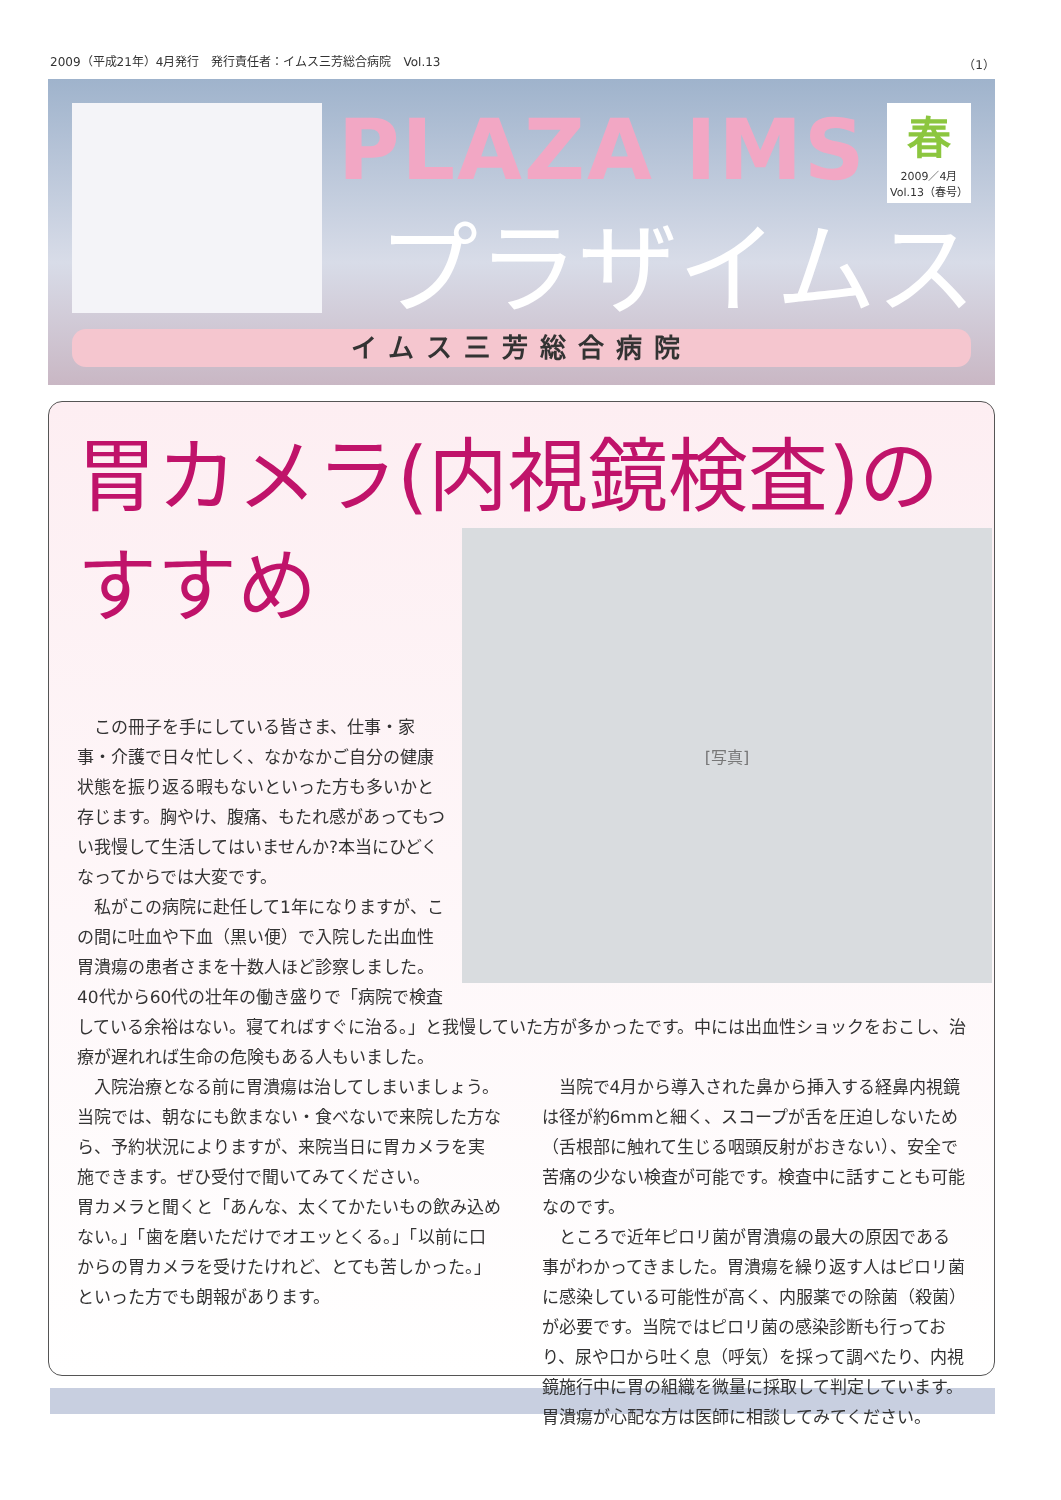2009（平成21年）4月発行　発行責任者：イムス三芳総合病院　Vol.13 （1）
PLAZA IMS
プラザイムス
春
2009／4月
Vol.13（春号）
イムス三芳総合病院
胃カメラ(内視鏡検査)の
[写真]
すすめ
この冊子を手にしている皆さま、仕事・家事・介護で日々忙しく、なかなかご自分の健康状態を振り返る暇もないといった方も多いかと存じます。胸やけ、腹痛、もたれ感があってもつい我慢して生活してはいませんか?本当にひどくなってからでは大変です。
私がこの病院に赴任して1年になりますが、この間に吐血や下血（黒い便）で入院した出血性胃潰瘍の患者さまを十数人ほど診察しました。40代から60代の壮年の働き盛りで「病院で検査している余裕はない。寝てればすぐに治る。」と我慢していた方が多かったです。中には出血性ショックをおこし、治療が遅れれば生命の危険もある人もいました。
入院治療となる前に胃潰瘍は治してしまいましょう。当院では、朝なにも飲まない・食べないで来院した方なら、予約状況によりますが、来院当日に胃カメラを実施できます。ぜひ受付で聞いてみてください。
胃カメラと聞くと「あんな、太くてかたいもの飲み込めない。」「歯を磨いただけでオエッとくる。」「以前に口からの胃カメラを受けたけれど、とても苦しかった。」といった方でも朗報があります。
当院で4月から導入された鼻から挿入する経鼻内視鏡は径が約6mmと細く、スコープが舌を圧迫しないため（舌根部に触れて生じる咽頭反射がおきない）、安全で苦痛の少ない検査が可能です。検査中に話すことも可能なのです。
ところで近年ピロリ菌が胃潰瘍の最大の原因である事がわかってきました。胃潰瘍を繰り返す人はピロリ菌に感染している可能性が高く、内服薬での除菌（殺菌）が必要です。当院ではピロリ菌の感染診断も行っており、尿や口から吐く息（呼気）を採って調べたり、内視鏡施行中に胃の組織を微量に採取して判定しています。胃潰瘍が心配な方は医師に相談してみてください。